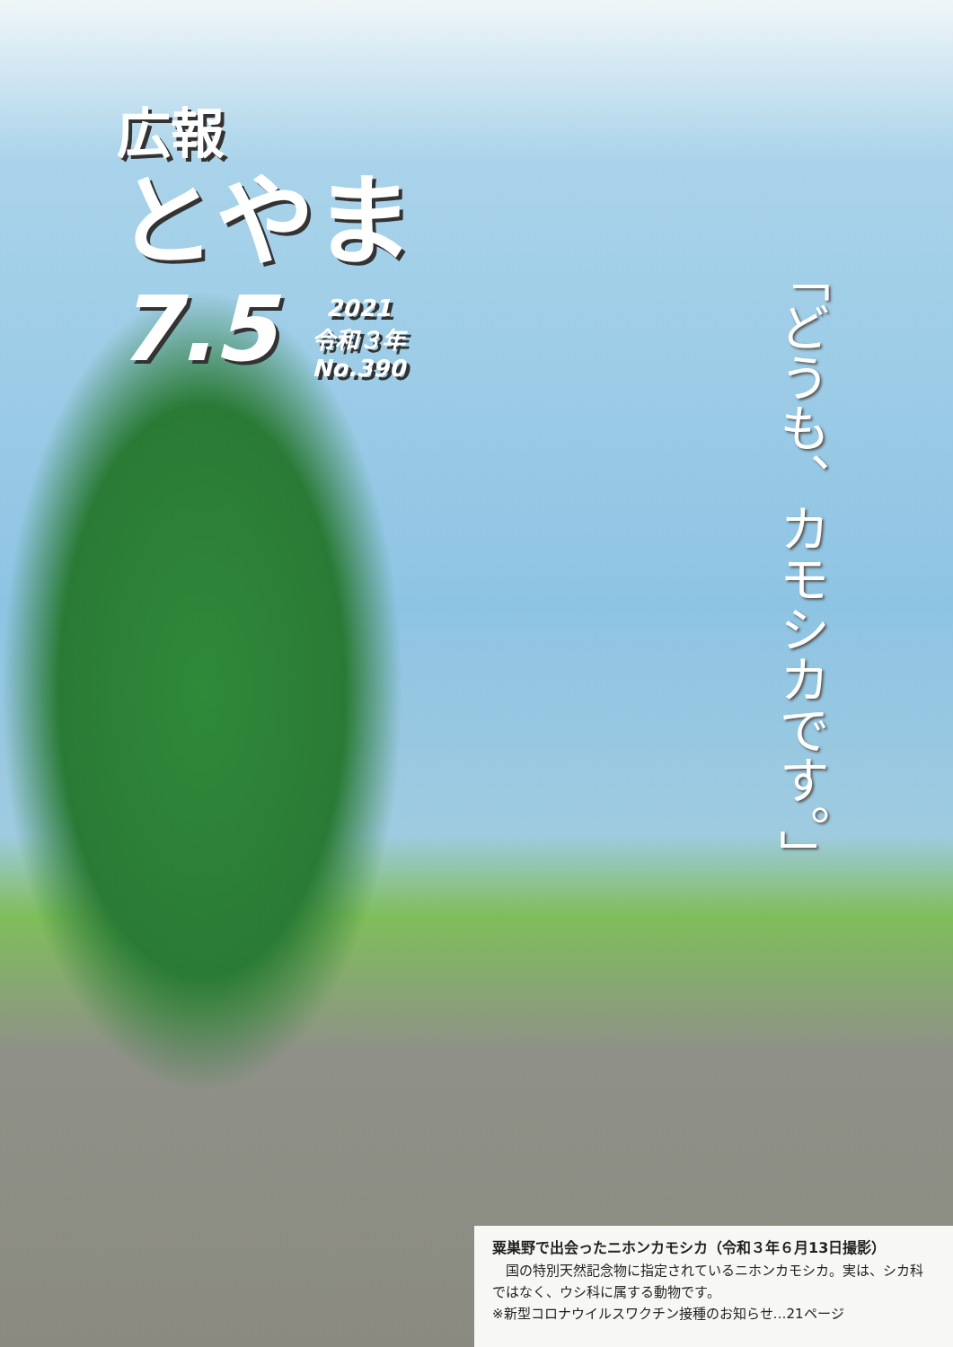広報
とやま
7.5
2021
令和３年
No.390
「どうも、カモシカです。」
粟巣野で出会ったニホンカモシカ（令和３年６月13日撮影）
　国の特別天然記念物に指定されているニホンカモシカ。実は、シカ科ではなく、ウシ科に属する動物です。
※新型コロナウイルスワクチン接種のお知らせ…21ページ